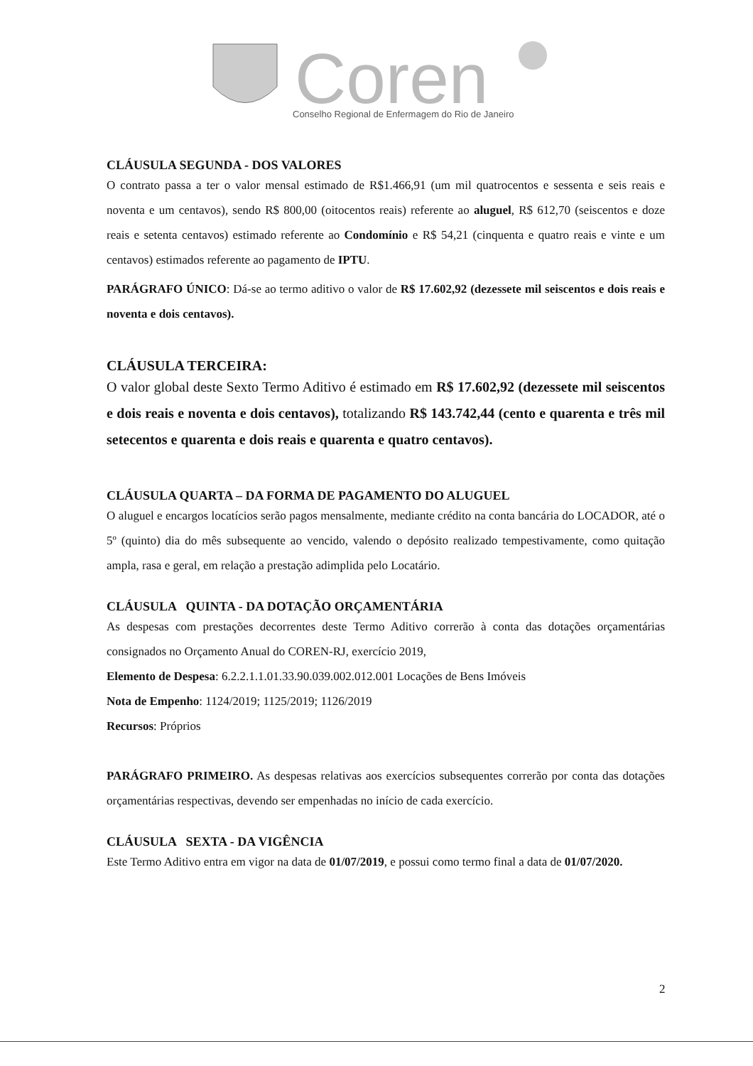Coren
Conselho Regional de Enfermagem do Rio de Janeiro
CLÁUSULA SEGUNDA - DOS VALORES
O contrato passa a ter o valor mensal estimado de R$1.466,91 (um mil quatrocentos e sessenta e seis reais e noventa e um centavos), sendo R$ 800,00 (oitocentos reais) referente ao aluguel, R$ 612,70 (seiscentos e doze reais e setenta centavos) estimado referente ao Condomínio e R$ 54,21 (cinquenta e quatro reais e vinte e um centavos) estimados referente ao pagamento de IPTU.
PARÁGRAFO ÚNICO: Dá-se ao termo aditivo o valor de R$ 17.602,92 (dezessete mil seiscentos e dois reais e noventa e dois centavos).
CLÁUSULA TERCEIRA:
O valor global deste Sexto Termo Aditivo é estimado em R$ 17.602,92 (dezessete mil seiscentos e dois reais e noventa e dois centavos), totalizando R$ 143.742,44 (cento e quarenta e três mil setecentos e quarenta e dois reais e quarenta e quatro centavos).
CLÁUSULA QUARTA – DA FORMA DE PAGAMENTO DO ALUGUEL
O aluguel e encargos locatícios serão pagos mensalmente, mediante crédito na conta bancária do LOCADOR, até o 5º (quinto) dia do mês subsequente ao vencido, valendo o depósito realizado tempestivamente, como quitação ampla, rasa e geral, em relação a prestação adimplida pelo Locatário.
CLÁUSULA QUINTA - DA DOTAÇÃO ORÇAMENTÁRIA
As despesas com prestações decorrentes deste Termo Aditivo correrão à conta das dotações orçamentárias consignados no Orçamento Anual do COREN-RJ, exercício 2019,
Elemento de Despesa: 6.2.2.1.1.01.33.90.039.002.012.001 Locações de Bens Imóveis
Nota de Empenho: 1124/2019; 1125/2019; 1126/2019
Recursos: Próprios
PARÁGRAFO PRIMEIRO. As despesas relativas aos exercícios subsequentes correrão por conta das dotações orçamentárias respectivas, devendo ser empenhadas no início de cada exercício.
CLÁUSULA SEXTA - DA VIGÊNCIA
Este Termo Aditivo entra em vigor na data de 01/07/2019, e possui como termo final a data de 01/07/2020.
2